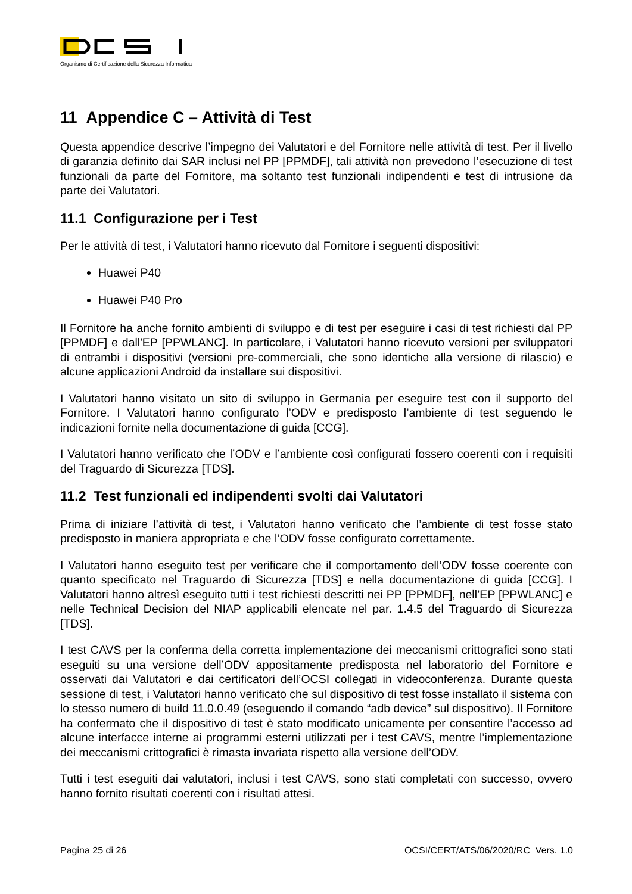Organismo di Certificazione della Sicurezza Informatica
11 Appendice C – Attività di Test
Questa appendice descrive l’impegno dei Valutatori e del Fornitore nelle attività di test. Per il livello di garanzia definito dai SAR inclusi nel PP [PPMDF], tali attività non prevedono l’esecuzione di test funzionali da parte del Fornitore, ma soltanto test funzionali indipendenti e test di intrusione da parte dei Valutatori.
11.1 Configurazione per i Test
Per le attività di test, i Valutatori hanno ricevuto dal Fornitore i seguenti dispositivi:
Huawei P40
Huawei P40 Pro
Il Fornitore ha anche fornito ambienti di sviluppo e di test per eseguire i casi di test richiesti dal PP [PPMDF] e dall'EP [PPWLANC]. In particolare, i Valutatori hanno ricevuto versioni per sviluppatori di entrambi i dispositivi (versioni pre-commerciali, che sono identiche alla versione di rilascio) e alcune applicazioni Android da installare sui dispositivi.
I Valutatori hanno visitato un sito di sviluppo in Germania per eseguire test con il supporto del Fornitore. I Valutatori hanno configurato l’ODV e predisposto l’ambiente di test seguendo le indicazioni fornite nella documentazione di guida [CCG].
I Valutatori hanno verificato che l’ODV e l’ambiente così configurati fossero coerenti con i requisiti del Traguardo di Sicurezza [TDS].
11.2 Test funzionali ed indipendenti svolti dai Valutatori
Prima di iniziare l’attività di test, i Valutatori hanno verificato che l’ambiente di test fosse stato predisposto in maniera appropriata e che l’ODV fosse configurato correttamente.
I Valutatori hanno eseguito test per verificare che il comportamento dell’ODV fosse coerente con quanto specificato nel Traguardo di Sicurezza [TDS] e nella documentazione di guida [CCG]. I Valutatori hanno altresì eseguito tutti i test richiesti descritti nei PP [PPMDF], nell’EP [PPWLANC] e nelle Technical Decision del NIAP applicabili elencate nel par. 1.4.5 del Traguardo di Sicurezza [TDS].
I test CAVS per la conferma della corretta implementazione dei meccanismi crittografici sono stati eseguiti su una versione dell’ODV appositamente predisposta nel laboratorio del Fornitore e osservati dai Valutatori e dai certificatori dell’OCSI collegati in videoconferenza. Durante questa sessione di test, i Valutatori hanno verificato che sul dispositivo di test fosse installato il sistema con lo stesso numero di build 11.0.0.49 (eseguendo il comando “adb device” sul dispositivo). Il Fornitore ha confermato che il dispositivo di test è stato modificato unicamente per consentire l’accesso ad alcune interfacce interne ai programmi esterni utilizzati per i test CAVS, mentre l’implementazione dei meccanismi crittografici è rimasta invariata rispetto alla versione dell’ODV.
Tutti i test eseguiti dai valutatori, inclusi i test CAVS, sono stati completati con successo, ovvero hanno fornito risultati coerenti con i risultati attesi.
Pagina 25 di 26 OCSI/CERT/ATS/06/2020/RC Vers. 1.0